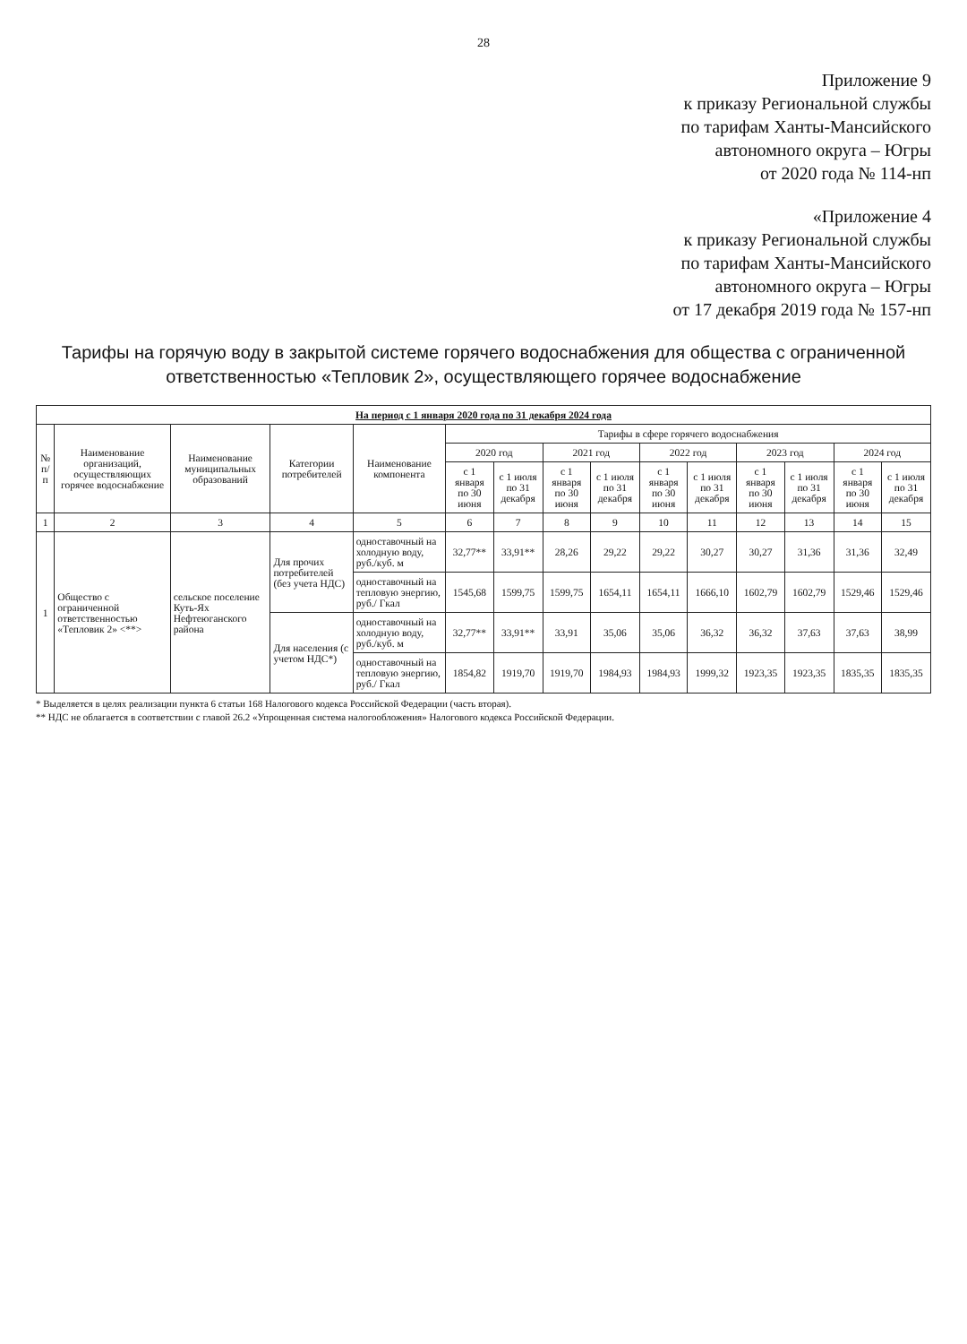28
Приложение 9
к приказу Региональной службы
по тарифам Ханты-Мансийского
автономного округа – Югры
от 2020 года № 114-нп
«Приложение 4
к приказу Региональной службы
по тарифам Ханты-Мансийского
автономного округа – Югры
от 17 декабря 2019 года № 157-нп
Тарифы на горячую воду в закрытой системе горячего водоснабжения для общества с ограниченной ответственностью «Тепловик 2», осуществляющего горячее водоснабжение
| На период с 1 января 2020 года по 31 декабря 2024 года | | | | | | | | | | | | | | |
| --- | --- | --- | --- | --- | --- | --- | --- | --- | --- | --- | --- | --- | --- | --- |
| № п/п | Наименование организаций, осуществляющих горячее водоснабжение | Наименование муниципальных образований | Категории потребителей | Наименование компонента | Тарифы в сфере горячего водоснабжения | | | | | | | | | |
| | | | | | 2020 год | | 2021 год | | 2022 год | | 2023 год | | 2024 год | |
| | | | | | с 1 января по 30 июня | с 1 июля по 31 декабря | с 1 января по 30 июня | с 1 июля по 31 декабря | с 1 января по 30 июня | с 1 июля по 31 декабря | с 1 января по 30 июня | с 1 июля по 31 декабря | с 1 января по 30 июня | с 1 июля по 31 декабря |
| 1 | 2 | 3 | 4 | 5 | 6 | 7 | 8 | 9 | 10 | 11 | 12 | 13 | 14 | 15 |
| 1 | Общество с ограниченной ответственностью «Тепловик 2» <**> | сельское поселение Куть-Ях Нефтеюганского района | Для прочих потребителей (без учета НДС) | одноставочный на холодную воду, руб./куб. м | 32,77** | 33,91** | 28,26 | 29,22 | 29,22 | 30,27 | 30,27 | 31,36 | 31,36 | 32,49 |
| | | | | одноставочный на тепловую энергию, руб./ Гкал | 1545,68 | 1599,75 | 1599,75 | 1654,11 | 1654,11 | 1666,10 | 1602,79 | 1602,79 | 1529,46 | 1529,46 |
| | | | Для населения (с учетом НДС*) | одноставочный на холодную воду, руб./куб. м | 32,77** | 33,91** | 33,91 | 35,06 | 35,06 | 36,32 | 36,32 | 37,63 | 37,63 | 38,99 |
| | | | | одноставочный на тепловую энергию, руб./ Гкал | 1854,82 | 1919,70 | 1919,70 | 1984,93 | 1984,93 | 1999,32 | 1923,35 | 1923,35 | 1835,35 | 1835,35 |
* Выделяется в целях реализации пункта 6 статьи 168 Налогового кодекса Российской Федерации (часть вторая).
** НДС не облагается в соответствии с главой 26.2 «Упрощенная система налогообложения» Налогового кодекса Российской Федерации.